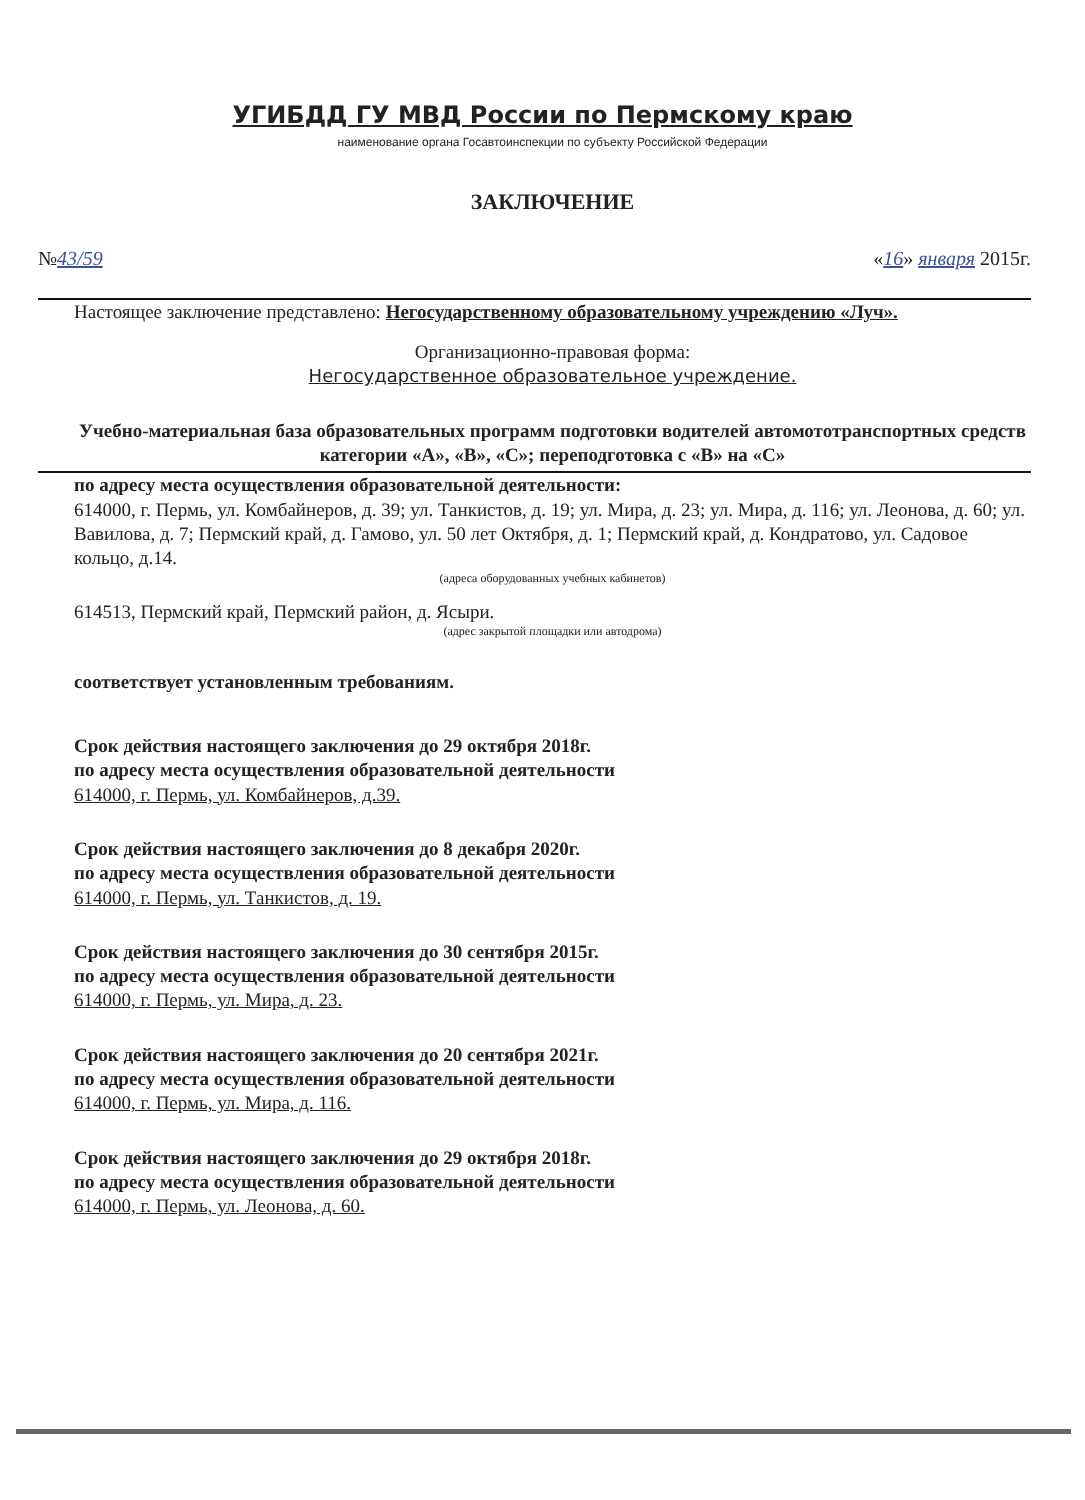УГИБДД ГУ МВД России по Пермскому краю
наименование органа Госавтоинспекции по субъекту Российской Федерации
ЗАКЛЮЧЕНИЕ
№43/59 «16» января 2015г.
Настоящее заключение представлено: Негосударственному образовательному учреждению «Луч».
Организационно-правовая форма:
Негосударственное образовательное учреждение.
Учебно-материальная база образовательных программ подготовки водителей автомототранспортных средств категории «А», «В», «С»; переподготовка с «В» на «С»
по адресу места осуществления образовательной деятельности:
614000, г. Пермь, ул. Комбайнеров, д. 39; ул. Танкистов, д. 19; ул. Мира, д. 23; ул. Мира, д. 116; ул. Леонова, д. 60; ул. Вавилова, д. 7; Пермский край, д. Гамово, ул. 50 лет Октября, д. 1; Пермский край, д. Кондратово, ул. Садовое кольцо, д.14.
(адреса оборудованных учебных кабинетов)
614513, Пермский край, Пермский район, д. Ясыри.
(адрес закрытой площадки или автодрома)
соответствует установленным требованиям.
Срок действия настоящего заключения до 29 октября 2018г.
по адресу места осуществления образовательной деятельности
614000, г. Пермь, ул. Комбайнеров, д.39.
Срок действия настоящего заключения до 8 декабря 2020г.
по адресу места осуществления образовательной деятельности
614000, г. Пермь, ул. Танкистов, д. 19.
Срок действия настоящего заключения до 30 сентября 2015г.
по адресу места осуществления образовательной деятельности
614000, г. Пермь, ул. Мира, д. 23.
Срок действия настоящего заключения до 20 сентября 2021г.
по адресу места осуществления образовательной деятельности
614000, г. Пермь, ул. Мира, д. 116.
Срок действия настоящего заключения до 29 октября 2018г.
по адресу места осуществления образовательной деятельности
614000, г. Пермь, ул. Леонова, д. 60.